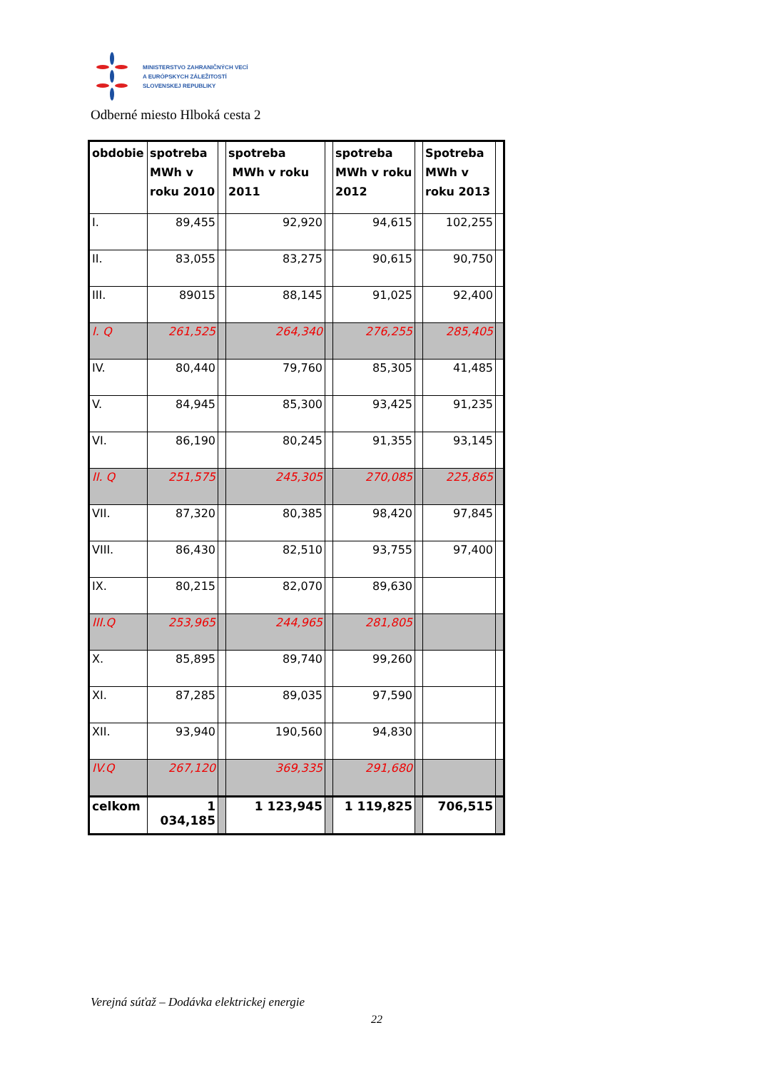MINISTERSTVO ZAHRANIČNÝCH VECÍ
A EURÓPSKYCH ZÁLEŽITOSTÍ
SLOVENSKEJ REPUBLIKY
Odberné miesto Hlboká cesta 2
| obdobie | spotreba MWh v roku 2010 | | spotreba MWh v roku 2011 | | spotreba MWh v roku 2012 | | Spotreba MWh v roku 2013 | |
| I. | 89,455 | | 92,920 | | 94,615 | | 102,255 | |
| II. | 83,055 | | 83,275 | | 90,615 | | 90,750 | |
| III. | 89015 | | 88,145 | | 91,025 | | 92,400 | |
| I. Q | 261,525 | | 264,340 | | 276,255 | | 285,405 | |
| IV. | 80,440 | | 79,760 | | 85,305 | | 41,485 | |
| V. | 84,945 | | 85,300 | | 93,425 | | 91,235 | |
| VI. | 86,190 | | 80,245 | | 91,355 | | 93,145 | |
| II. Q | 251,575 | | 245,305 | | 270,085 | | 225,865 | |
| VII. | 87,320 | | 80,385 | | 98,420 | | 97,845 | |
| VIII. | 86,430 | | 82,510 | | 93,755 | | 97,400 | |
| IX. | 80,215 | | 82,070 | | 89,630 | | | |
| III.Q | 253,965 | | 244,965 | | 281,805 | | | |
| X. | 85,895 | | 89,740 | | 99,260 | | | |
| XI. | 87,285 | | 89,035 | | 97,590 | | | |
| XII. | 93,940 | | 190,560 | | 94,830 | | | |
| IV.Q | 267,120 | | 369,335 | | 291,680 | | | |
| celkom | 1 034,185 | | 1 123,945 | | 1 119,825 | | 706,515 | |
Verejná súťaž – Dodávka elektrickej energie
22